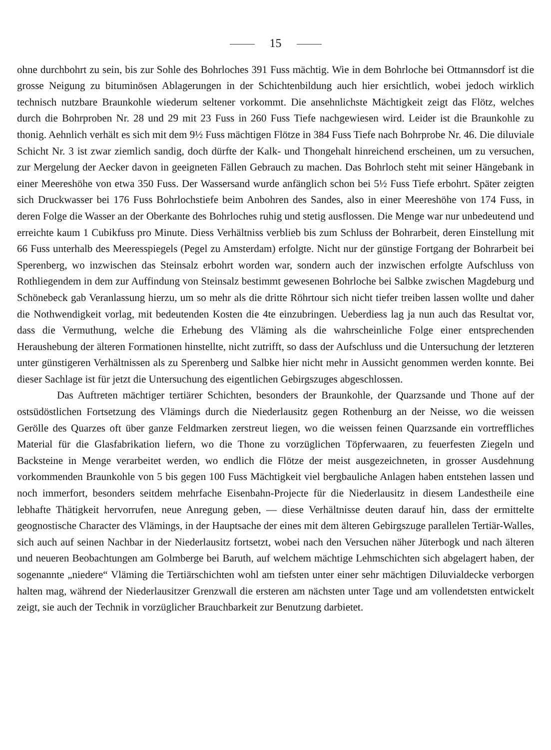15
ohne durchbohrt zu sein, bis zur Sohle des Bohrloches 391 Fuss mächtig. Wie in dem Bohrloche bei Ottmannsdorf ist die grosse Neigung zu bituminösen Ablagerungen in der Schichtenbildung auch hier ersichtlich, wobei jedoch wirklich technisch nutzbare Braunkohle wiederum seltener vorkommt. Die ansehnlichste Mächtigkeit zeigt das Flötz, welches durch die Bohrproben Nr. 28 und 29 mit 23 Fuss in 260 Fuss Tiefe nachgewiesen wird. Leider ist die Braunkohle zu thonig. Aehnlich verhält es sich mit dem 9½ Fuss mächtigen Flötze in 384 Fuss Tiefe nach Bohrprobe Nr. 46. Die diluviale Schicht Nr. 3 ist zwar ziemlich sandig, doch dürfte der Kalk- und Thongehalt hinreichend erscheinen, um zu versuchen, zur Mergelung der Aecker davon in geeigneten Fällen Gebrauch zu machen. Das Bohrloch steht mit seiner Hängebank in einer Meereshöhe von etwa 350 Fuss. Der Wassersand wurde anfänglich schon bei 5½ Fuss Tiefe erbohrt. Später zeigten sich Druckwasser bei 176 Fuss Bohrlochstiefe beim Anbohren des Sandes, also in einer Meereshöhe von 174 Fuss, in deren Folge die Wasser an der Oberkante des Bohrloches ruhig und stetig ausflossen. Die Menge war nur unbedeutend und erreichte kaum 1 Cubikfuss pro Minute. Diess Verhältniss verblieb bis zum Schluss der Bohrarbeit, deren Einstellung mit 66 Fuss unterhalb des Meeresspiegels (Pegel zu Amsterdam) erfolgte. Nicht nur der günstige Fortgang der Bohrarbeit bei Sperenberg, wo inzwischen das Steinsalz erbohrt worden war, sondern auch der inzwischen erfolgte Aufschluss von Rothliegendem in dem zur Auffindung von Steinsalz bestimmt gewesenen Bohrloche bei Salbke zwischen Magdeburg und Schönebeck gab Veranlassung hierzu, um so mehr als die dritte Röhrtour sich nicht tiefer treiben lassen wollte und daher die Nothwendigkeit vorlag, mit bedeutenden Kosten die 4te einzubringen. Ueberdiess lag ja nun auch das Resultat vor, dass die Vermuthung, welche die Erhebung des Vläming als die wahrscheinliche Folge einer entsprechenden Heraushebung der älteren Formationen hinstellte, nicht zutrifft, so dass der Aufschluss und die Untersuchung der letzteren unter günstigeren Verhältnissen als zu Sperenberg und Salbke hier nicht mehr in Aussicht genommen werden konnte. Bei dieser Sachlage ist für jetzt die Untersuchung des eigentlichen Gebirgszuges abgeschlossen.
Das Auftreten mächtiger tertiärer Schichten, besonders der Braunkohle, der Quarzsande und Thone auf der ostsüdöstlichen Fortsetzung des Vlämings durch die Niederlausitz gegen Rothenburg an der Neisse, wo die weissen Gerölle des Quarzes oft über ganze Feldmarken zerstreut liegen, wo die weissen feinen Quarzsande ein vortreffliches Material für die Glasfabrikation liefern, wo die Thone zu vorzüglichen Töpferwaaren, zu feuerfesten Ziegeln und Backsteine in Menge verarbeitet werden, wo endlich die Flötze der meist ausgezeichneten, in grosser Ausdehnung vorkommenden Braunkohle von 5 bis gegen 100 Fuss Mächtigkeit viel bergbauliche Anlagen haben entstehen lassen und noch immerfort, besonders seitdem mehrfache Eisenbahn-Projecte für die Niederlausitz in diesem Landestheile eine lebhafte Thätigkeit hervorrufen, neue Anregung geben, — diese Verhältnisse deuten darauf hin, dass der ermittelte geognostische Character des Vlämings, in der Hauptsache der eines mit dem älteren Gebirgszuge parallelen Tertiär-Walles, sich auch auf seinen Nachbar in der Niederlausitz fortsetzt, wobei nach den Versuchen näher Jüterbogk und nach älteren und neueren Beobachtungen am Golmberge bei Baruth, auf welchem mächtige Lehmschichten sich abgelagert haben, der sogenannte „niedere“ Vläming die Tertiärschichten wohl am tiefsten unter einer sehr mächtigen Diluvialdecke verborgen halten mag, während der Niederlausitzer Grenzwall die ersteren am nächsten unter Tage und am vollendetsten entwickelt zeigt, sie auch der Technik in vorzüglicher Brauchbarkeit zur Benutzung darbietet.